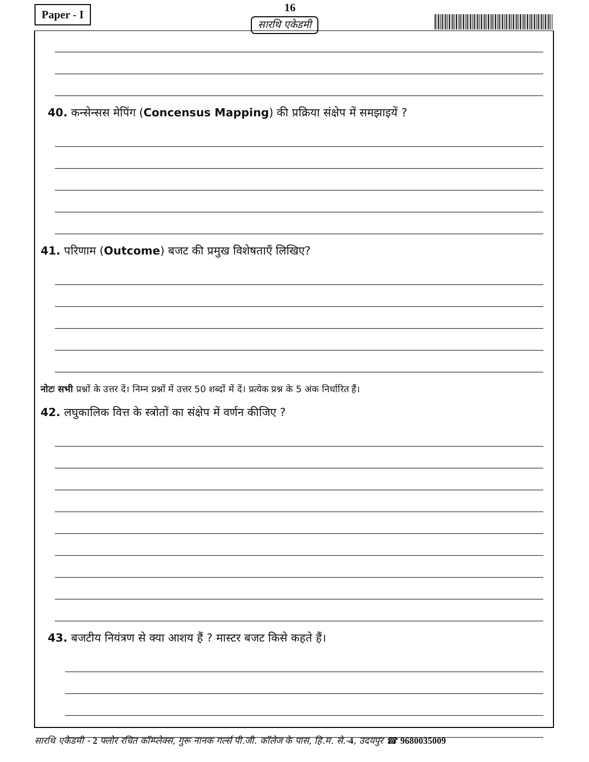Paper - I 16
सारथि एकेडमी
40. कन्सेन्सस मेपिंग (Concensus Mapping) की प्रक्रिया संक्षेप में समझाइयें ?
41. परिणाम (Outcome) बजट की प्रमुख विशेषताएँ लिखिए?
नोटः सभी प्रश्नों के उत्तर दें। निम्न प्रश्नों में उत्तर 50 शब्दों में दें। प्रत्येक प्रश्न के 5 अंक निर्धारित हैं।
42. लघुकालिक वित्त के स्त्रोतों का संक्षेप में वर्णन कीजिए ?
43. बजटीय नियंत्रण से क्या आशय हैं ? मास्टर बजट किसे कहते हैं।
सारथि एकेडमी - 2 फ्लोर रचित कॉम्प्लेक्स, गुरू नानक गर्ल्स पी.जी. कॉलेज के पास, हि.म. से.-4, उदयपुर ☎ 9680035009